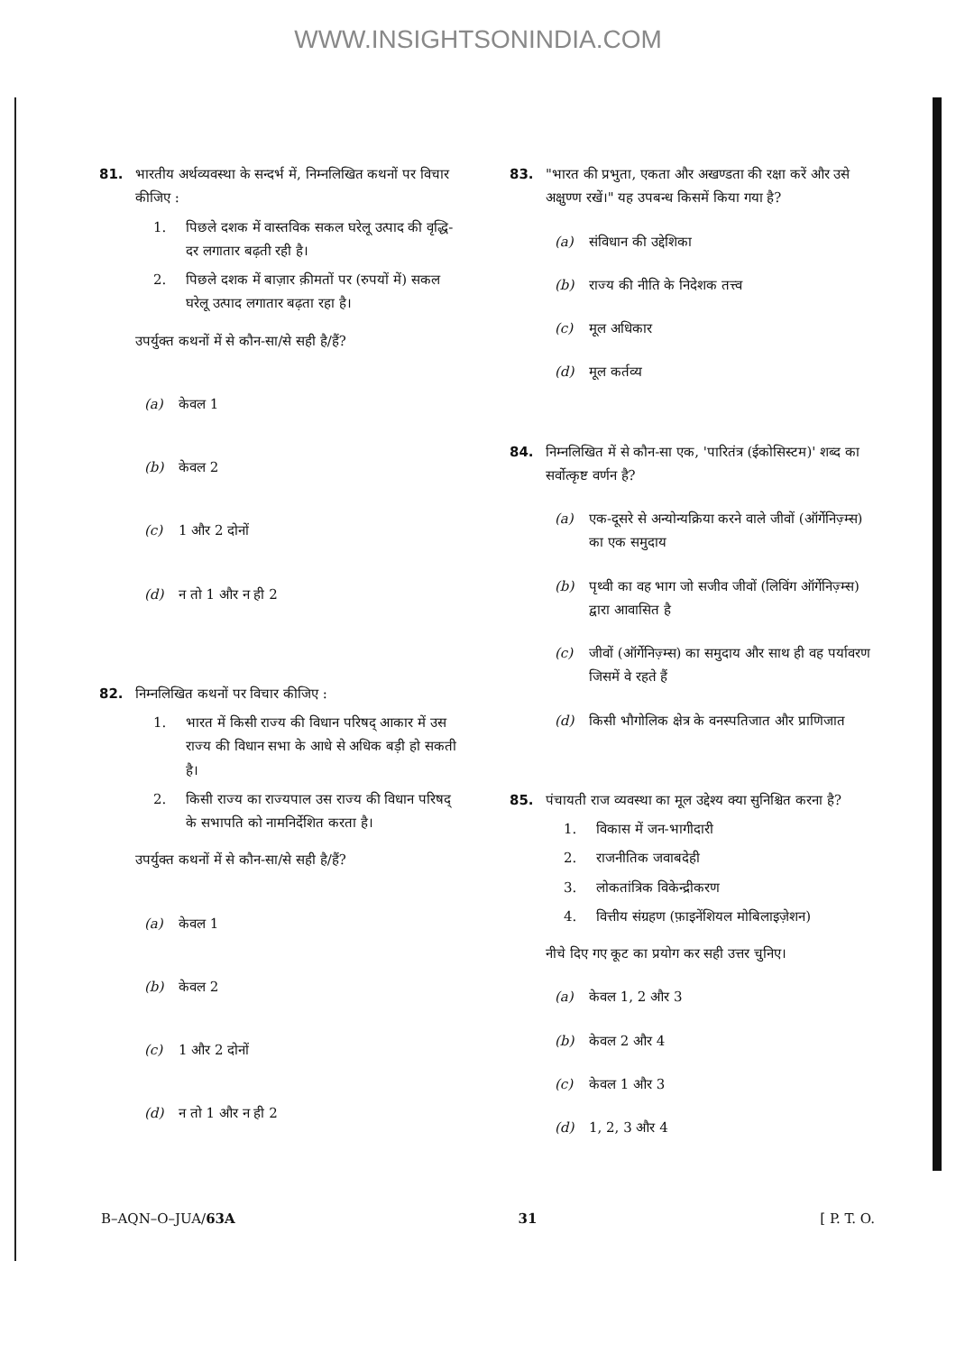WWW.INSIGHTSONINDIA.COM
81. भारतीय अर्थव्यवस्था के सन्दर्भ में, निम्नलिखित कथनों पर विचार कीजिए :
1. पिछले दशक में वास्तविक सकल घरेलू उत्पाद की वृद्धि-दर लगातार बढ़ती रही है।
2. पिछले दशक में बाज़ार क़ीमतों पर (रुपयों में) सकल घरेलू उत्पाद लगातार बढ़ता रहा है।
उपर्युक्त कथनों में से कौन-सा/से सही है/हैं?
(a) केवल 1
(b) केवल 2
(c) 1 और 2 दोनों
(d) न तो 1 और न ही 2
82. निम्नलिखित कथनों पर विचार कीजिए :
1. भारत में किसी राज्य की विधान परिषद् आकार में उस राज्य की विधान सभा के आधे से अधिक बड़ी हो सकती है।
2. किसी राज्य का राज्यपाल उस राज्य की विधान परिषद् के सभापति को नामनिर्देशित करता है।
उपर्युक्त कथनों में से कौन-सा/से सही है/हैं?
(a) केवल 1
(b) केवल 2
(c) 1 और 2 दोनों
(d) न तो 1 और न ही 2
83. "भारत की प्रभुता, एकता और अखण्डता की रक्षा करें और उसे अक्षुण्ण रखें।" यह उपबन्ध किसमें किया गया है?
(a) संविधान की उद्देशिका
(b) राज्य की नीति के निदेशक तत्त्व
(c) मूल अधिकार
(d) मूल कर्तव्य
84. निम्नलिखित में से कौन-सा एक, 'पारितंत्र (ईकोसिस्टम)' शब्द का सर्वोत्कृष्ट वर्णन है?
(a) एक-दूसरे से अन्योन्यक्रिया करने वाले जीवों (ऑर्गेनिज़्म्स) का एक समुदाय
(b) पृथ्वी का वह भाग जो सजीव जीवों (लिविंग ऑर्गेनिज़्म्स) द्वारा आवासित है
(c) जीवों (ऑर्गेनिज़्म्स) का समुदाय और साथ ही वह पर्यावरण जिसमें वे रहते हैं
(d) किसी भौगोलिक क्षेत्र के वनस्पतिजात और प्राणिजात
85. पंचायती राज व्यवस्था का मूल उद्देश्य क्या सुनिश्चित करना है?
1. विकास में जन-भागीदारी
2. राजनीतिक जवाबदेही
3. लोकतांत्रिक विकेन्द्रीकरण
4. वित्तीय संग्रहण (फ़ाइनेंशियल मोबिलाइज़ेशन)
नीचे दिए गए कूट का प्रयोग कर सही उत्तर चुनिए।
(a) केवल 1, 2 और 3
(b) केवल 2 और 4
(c) केवल 1 और 3
(d) 1, 2, 3 और 4
B–AQN–O–JUA/63A 31 [ P. T. O.